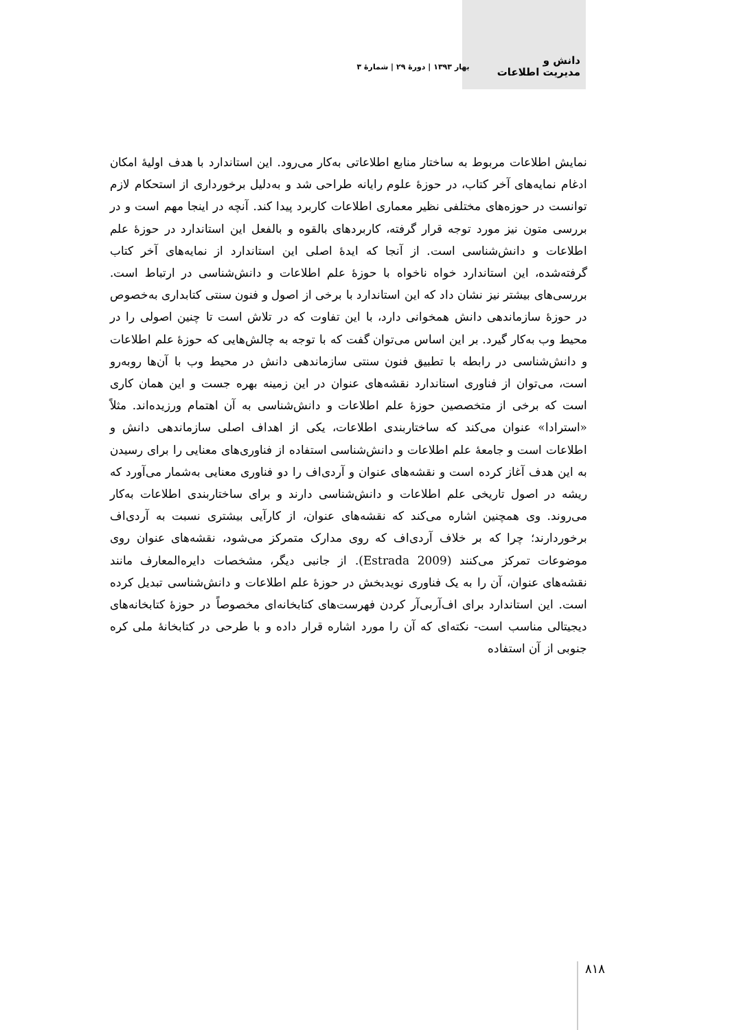دانش و
مدیریت اطلاعات
بهار ۱۳۹۳ | دورهٔ ۲۹ | شمارهٔ ۳
نمایش اطلاعات مربوط به ساختار منابع اطلاعاتی به‌کار می‌رود. این استاندارد با هدف اولیهٔ امکان ادغام نمایه‌های آخر کتاب، در حوزهٔ علوم رایانه طراحی شد و به‌دلیل برخورداری از استحکام لازم توانست در حوزه‌های مختلفی نظیر معماری اطلاعات کاربرد پیدا کند. آنچه در اینجا مهم است و در بررسی متون نیز مورد توجه قرار گرفته، کاربردهای بالقوه و بالفعل این استاندارد در حوزهٔ علم اطلاعات و دانش‌شناسی است. از آنجا که ایدهٔ اصلی این استاندارد از نمایه‌های آخر کتاب گرفته‌شده، این استاندارد خواه ناخواه با حوزهٔ علم اطلاعات و دانش‌شناسی در ارتباط است. بررسی‌های بیشتر نیز نشان داد که این استاندارد با برخی از اصول و فنون سنتی کتابداری به‌خصوص در حوزهٔ سازماندهی دانش همخوانی دارد، با این تفاوت که در تلاش است تا چنین اصولی را در محیط وب به‌کار گیرد. بر این اساس می‌توان گفت که با توجه به چالش‌هایی که حوزهٔ علم اطلاعات و دانش‌شناسی در رابطه با تطبیق فنون سنتی سازماندهی دانش در محیط وب با آن‌ها روبه‌رو است، می‌توان از فناوری استاندارد نقشه‌های عنوان در این زمینه بهره جست و این همان کاری است که برخی از متخصصین حوزهٔ علم اطلاعات و دانش‌شناسی به آن اهتمام ورزیده‌اند. مثلاً «استرادا» عنوان می‌کند که ساختاربندی اطلاعات، یکی از اهداف اصلی سازماندهی دانش و اطلاعات است و جامعهٔ علم اطلاعات و دانش‌شناسی استفاده از فناوری‌های معنایی را برای رسیدن به این هدف آغاز کرده است و نقشه‌های عنوان و آردی‌اف را دو فناوری معنایی به‌شمار می‌آورد که ریشه در اصول تاریخی علم اطلاعات و دانش‌شناسی دارند و برای ساختاربندی اطلاعات به‌کار می‌روند. وی همچنین اشاره می‌کند که نقشه‌های عنوان، از کارآیی بیشتری نسبت به آردی‌اف برخوردارند؛ چرا که بر خلاف آردی‌اف که روی مدارک متمرکز می‌شود، نقشه‌های عنوان روی موضوعات تمرکز می‌کنند (Estrada 2009). از جانبی دیگر، مشخصات دایره‌المعارف مانند نقشه‌های عنوان، آن را به یک فناوری نویدبخش در حوزهٔ علم اطلاعات و دانش‌شناسی تبدیل کرده است. این استاندارد برای اف‌آربی‌آر کردن فهرست‌های کتابخانه‌ای مخصوصاً در حوزهٔ کتابخانه‌های دیجیتالی مناسب است- نکته‌ای که آن را مورد اشاره قرار داده و با طرحی در کتابخانهٔ ملی کره جنوبی از آن استفاده
۸۱۸